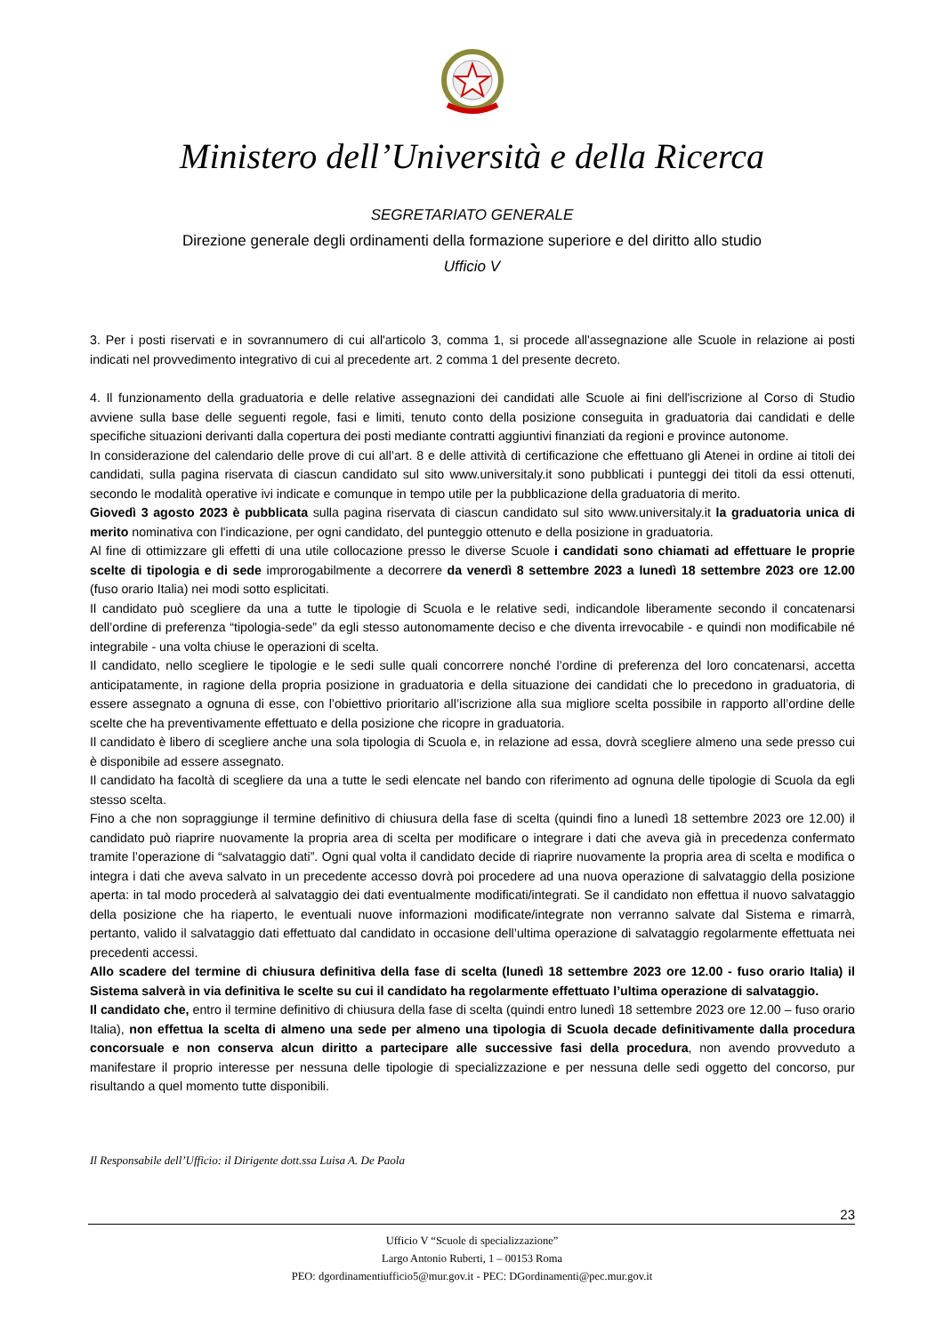Ministero dell’Università e della Ricerca
SEGRETARIATO GENERALE
Direzione generale degli ordinamenti della formazione superiore e del diritto allo studio
Ufficio V
3. Per i posti riservati e in sovrannumero di cui all'articolo 3, comma 1, si procede all'assegnazione alle Scuole in relazione ai posti indicati nel provvedimento integrativo di cui al precedente art. 2 comma 1 del presente decreto.
4. Il funzionamento della graduatoria e delle relative assegnazioni dei candidati alle Scuole ai fini dell'iscrizione al Corso di Studio avviene sulla base delle seguenti regole, fasi e limiti, tenuto conto della posizione conseguita in graduatoria dai candidati e delle specifiche situazioni derivanti dalla copertura dei posti mediante contratti aggiuntivi finanziati da regioni e province autonome.
In considerazione del calendario delle prove di cui all’art. 8 e delle attività di certificazione che effettuano gli Atenei in ordine ai titoli dei candidati, sulla pagina riservata di ciascun candidato sul sito www.universitaly.it sono pubblicati i punteggi dei titoli da essi ottenuti, secondo le modalità operative ivi indicate e comunque in tempo utile per la pubblicazione della graduatoria di merito.
Giovedì 3 agosto 2023 è pubblicata sulla pagina riservata di ciascun candidato sul sito www.universitaly.it la graduatoria unica di merito nominativa con l'indicazione, per ogni candidato, del punteggio ottenuto e della posizione in graduatoria.
Al fine di ottimizzare gli effetti di una utile collocazione presso le diverse Scuole i candidati sono chiamati ad effettuare le proprie scelte di tipologia e di sede improrogabilmente a decorrere da venerdì 8 settembre 2023 a lunedì 18 settembre 2023 ore 12.00 (fuso orario Italia) nei modi sotto esplicitati.
Il candidato può scegliere da una a tutte le tipologie di Scuola e le relative sedi, indicandole liberamente secondo il concatenarsi dell’ordine di preferenza “tipologia-sede” da egli stesso autonomamente deciso e che diventa irrevocabile - e quindi non modificabile né integrabile - una volta chiuse le operazioni di scelta.
Il candidato, nello scegliere le tipologie e le sedi sulle quali concorrere nonché l’ordine di preferenza del loro concatenarsi, accetta anticipatamente, in ragione della propria posizione in graduatoria e della situazione dei candidati che lo precedono in graduatoria, di essere assegnato a ognuna di esse, con l’obiettivo prioritario all’iscrizione alla sua migliore scelta possibile in rapporto all’ordine delle scelte che ha preventivamente effettuato e della posizione che ricopre in graduatoria.
Il candidato è libero di scegliere anche una sola tipologia di Scuola e, in relazione ad essa, dovrà scegliere almeno una sede presso cui è disponibile ad essere assegnato.
Il candidato ha facoltà di scegliere da una a tutte le sedi elencate nel bando con riferimento ad ognuna delle tipologie di Scuola da egli stesso scelta.
Fino a che non sopraggiunge il termine definitivo di chiusura della fase di scelta (quindi fino a lunedì 18 settembre 2023 ore 12.00) il candidato può riaprire nuovamente la propria area di scelta per modificare o integrare i dati che aveva già in precedenza confermato tramite l’operazione di “salvataggio dati”. Ogni qual volta il candidato decide di riaprire nuovamente la propria area di scelta e modifica o integra i dati che aveva salvato in un precedente accesso dovrà poi procedere ad una nuova operazione di salvataggio della posizione aperta: in tal modo procederà al salvataggio dei dati eventualmente modificati/integrati. Se il candidato non effettua il nuovo salvataggio della posizione che ha riaperto, le eventuali nuove informazioni modificate/integrate non verranno salvate dal Sistema e rimarrà, pertanto, valido il salvataggio dati effettuato dal candidato in occasione dell’ultima operazione di salvataggio regolarmente effettuata nei precedenti accessi.
Allo scadere del termine di chiusura definitiva della fase di scelta (lunedì 18 settembre 2023 ore 12.00 - fuso orario Italia) il Sistema salverà in via definitiva le scelte su cui il candidato ha regolarmente effettuato l’ultima operazione di salvataggio.
Il candidato che, entro il termine definitivo di chiusura della fase di scelta (quindi entro lunedì 18 settembre 2023 ore 12.00 – fuso orario Italia), non effettua la scelta di almeno una sede per almeno una tipologia di Scuola decade definitivamente dalla procedura concorsuale e non conserva alcun diritto a partecipare alle successive fasi della procedura, non avendo provveduto a manifestare il proprio interesse per nessuna delle tipologie di specializzazione e per nessuna delle sedi oggetto del concorso, pur risultando a quel momento tutte disponibili.
Il Responsabile dell’Ufficio: il Dirigente dott.ssa Luisa A. De Paola
23
Ufficio V “Scuole di specializzazione”
Largo Antonio Ruberti, 1 – 00153 Roma
PEO: dgordinamentiufficio5@mur.gov.it - PEC: DGordinamenti@pec.mur.gov.it